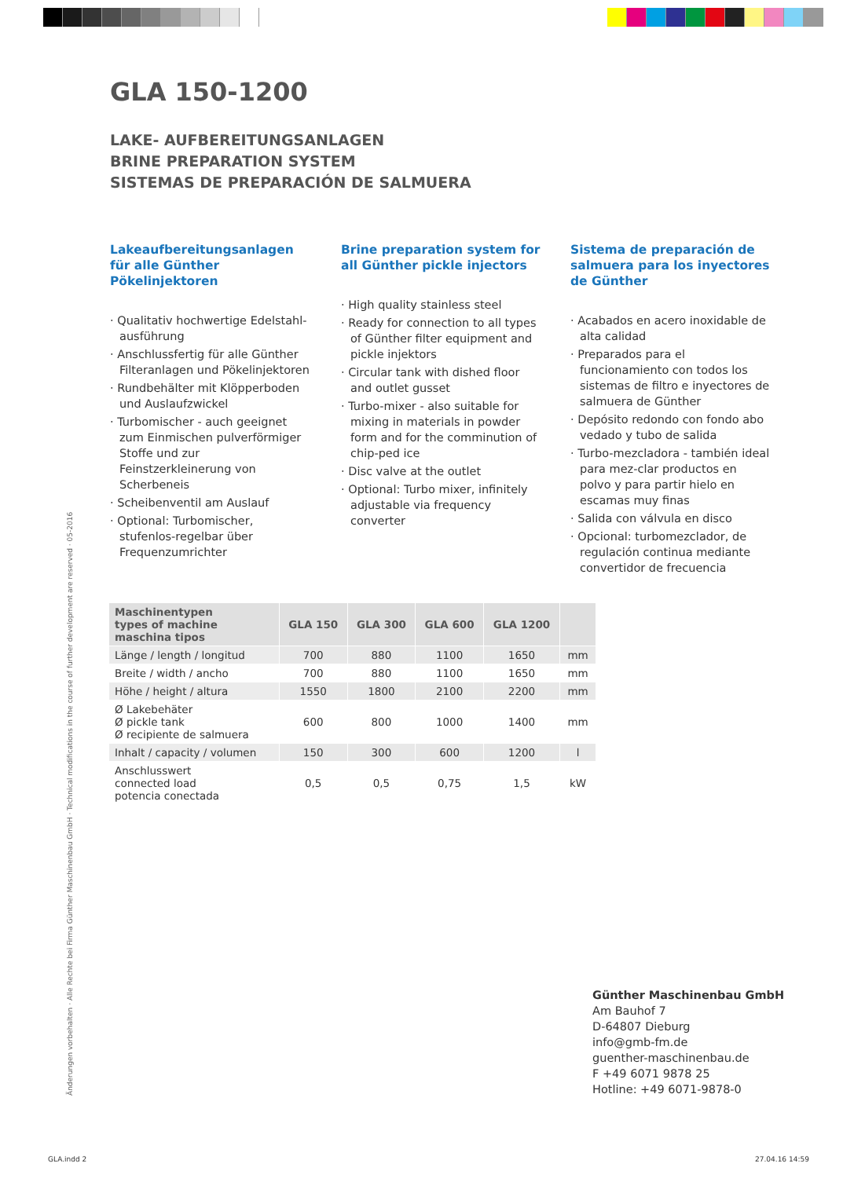GLA 150-1200
LAKE- AUFBEREITUNGSANLAGEN
BRINE PREPARATION SYSTEM
SISTEMAS DE PREPARACIÓN DE SALMUERA
Lakeaufbereitungsanlagen für alle Günther Pökelinjektoren
· Qualitativ hochwertige Edelstahl-ausführung
· Anschlussfertig für alle Günther Filteranlagen und Pökelinjektoren
· Rundbehälter mit Klöpperboden und Auslaufzwickel
· Turbomischer - auch geeignet zum Einmischen pulverförmiger Stoffe und zur Feinstzerkleinerung von Scherbeneis
· Scheibenventil am Auslauf
· Optional: Turbomischer, stufenlos-regelbar über Frequenzumrichter
Brine preparation system for all Günther pickle injectors
· High quality stainless steel
· Ready for connection to all types of Günther filter equipment and pickle injektors
· Circular tank with dished floor and outlet gusset
· Turbo-mixer - also suitable for mixing in materials in powder form and for the comminution of chip-ped ice
· Disc valve at the outlet
· Optional: Turbo mixer, infinitely adjustable via frequency converter
Sistema de preparación de salmuera para los inyectores de Günther
· Acabados en acero inoxidable de alta calidad
· Preparados para el funcionamiento con todos los sistemas de filtro e inyectores de salmuera de Günther
· Depósito redondo con fondo abo vedado y tubo de salida
· Turbo-mezcladora - también ideal para mez-clar productos en polvo y para partir hielo en escamas muy finas
· Salida con válvula en disco
· Opcional: turbomezclador, de regulación continua mediante convertidor de frecuencia
| Maschinentypen types of machine maschina tipos | GLA 150 | GLA 300 | GLA 600 | GLA 1200 | |
| --- | --- | --- | --- | --- | --- |
| Länge / length / longitud | 700 | 880 | 1100 | 1650 | mm |
| Breite / width / ancho | 700 | 880 | 1100 | 1650 | mm |
| Höhe / height / altura | 1550 | 1800 | 2100 | 2200 | mm |
| Ø Lakebehäter Ø pickle tank Ø recipiente de salmuera | 600 | 800 | 1000 | 1400 | mm |
| Inhalt / capacity / volumen | 150 | 300 | 600 | 1200 | l |
| Anschlusswert connected load potencia conectada | 0,5 | 0,5 | 0,75 | 1,5 | kW |
Änderungen vorbehalten · Alle Rechte bei Firma Günther Maschinenbau GmbH · Technical modifications in the course of further development are reserved · 05-2016
Günther Maschinenbau GmbH
Am Bauhof 7
D-64807 Dieburg
info@gmb-fm.de
guenther-maschinenbau.de
F +49 6071 9878 25
Hotline: +49 6071-9878-0
GLA.indd 2 27.04.16 14:59